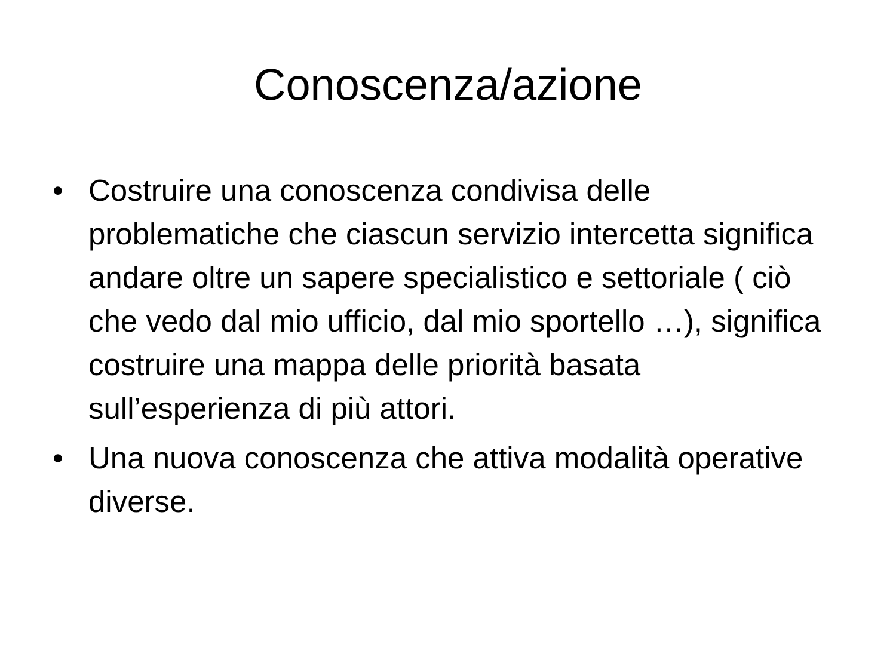Conoscenza/azione
• Costruire una conoscenza condivisa delle problematiche che ciascun servizio intercetta significa andare oltre un sapere specialistico e settoriale ( ciò che vedo dal mio ufficio, dal mio sportello …), significa costruire una mappa delle priorità basata sull’esperienza di più attori.
• Una nuova conoscenza che attiva modalità operative diverse.